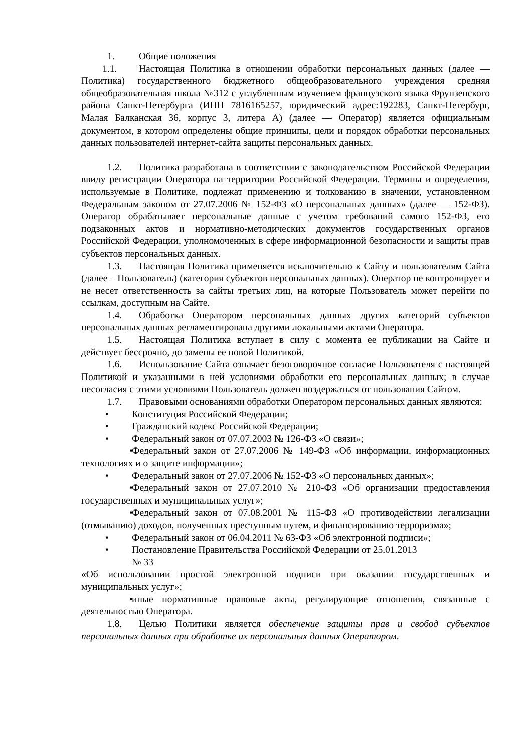1. Общие положения
1.1. Настоящая Политика в отношении обработки персональных данных (далее — Политика) государственного бюджетного общеобразовательного учреждения средняя общеобразовательная школа №312 с углубленным изучением французского языка Фрунзенского района Санкт-Петербурга (ИНН 7816165257, юридический адрес:192283, Санкт-Петербург, Малая Балканская 36, корпус 3, литера А) (далее — Оператор) является официальным документом, в котором определены общие принципы, цели и порядок обработки персональных данных пользователей интернет-сайта защиты персональных данных.
1.2. Политика разработана в соответствии с законодательством Российской Федерации ввиду регистрации Оператора на территории Российской Федерации. Термины и определения, используемые в Политике, подлежат применению и толкованию в значении, установленном Федеральным законом от 27.07.2006 № 152-ФЗ «О персональных данных» (далее — 152-ФЗ). Оператор обрабатывает персональные данные с учетом требований самого 152-ФЗ, его подзаконных актов и нормативно-методических документов государственных органов Российской Федерации, уполномоченных в сфере информационной безопасности и защиты прав субъектов персональных данных.
1.3. Настоящая Политика применяется исключительно к Сайту и пользователям Сайта (далее – Пользователь) (категория субъектов персональных данных). Оператор не контролирует и не несет ответственность за сайты третьих лиц, на которые Пользователь может перейти по ссылкам, доступным на Сайте.
1.4. Обработка Оператором персональных данных других категорий субъектов персональных данных регламентирована другими локальными актами Оператора.
1.5. Настоящая Политика вступает в силу с момента ее публикации на Сайте и действует бессрочно, до замены ее новой Политикой.
1.6. Использование Сайта означает безоговорочное согласие Пользователя с настоящей Политикой и указанными в ней условиями обработки его персональных данных; в случае несогласия с этими условиями Пользователь должен воздержаться от пользования Сайтом.
1.7. Правовыми основаниями обработки Оператором персональных данных являются:
• Конституция Российской Федерации;
• Гражданский кодекс Российской Федерации;
• Федеральный закон от 07.07.2003 № 126-ФЗ «О связи»;
• Федеральный закон от 27.07.2006 № 149-ФЗ «Об информации, информационных технологиях и о защите информации»;
• Федеральный закон от 27.07.2006 № 152-ФЗ «О персональных данных»;
• Федеральный закон от 27.07.2010 № 210-ФЗ «Об организации предоставления государственных и муниципальных услуг»;
• Федеральный закон от 07.08.2001 № 115-ФЗ «О противодействии легализации (отмыванию) доходов, полученных преступным путем, и финансированию терроризма»;
• Федеральный закон от 06.04.2011 № 63-ФЗ «Об электронной подписи»;
• Постановление Правительства Российской Федерации от 25.01.2013
№ 33
«Об использовании простой электронной подписи при оказании государственных и муниципальных услуг»;
• иные нормативные правовые акты, регулирующие отношения, связанные с деятельностью Оператора.
1.8. Целью Политики является обеспечение защиты прав и свобод субъектов персональных данных при обработке их персональных данных Оператором.